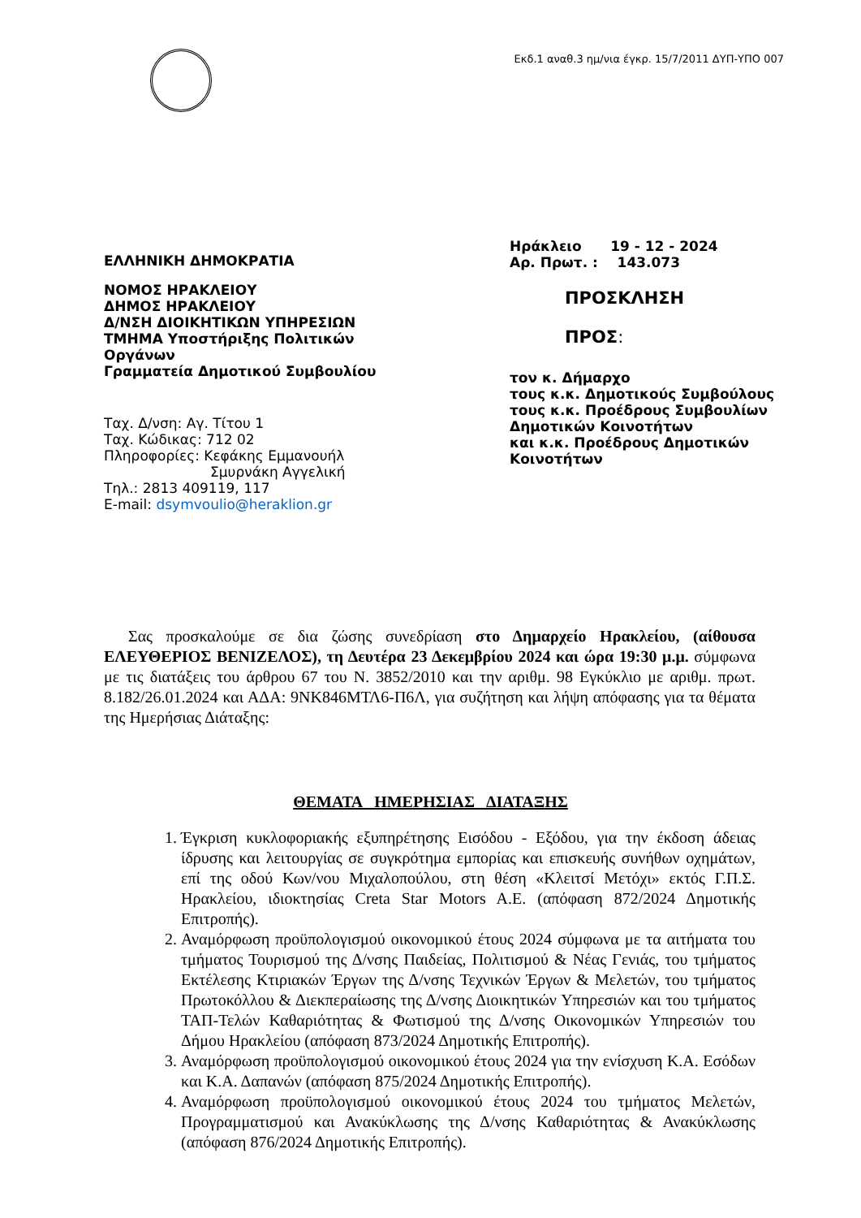Εκδ.1 αναθ.3 ημ/νια έγκρ. 15/7/2011 ΔΥΠ-ΥΠΟ 007
ΕΛΛΗΝΙΚΗ ΔΗΜΟΚΡΑΤΙΑ
ΝΟΜΟΣ ΗΡΑΚΛΕΙΟΥ
ΔΗΜΟΣ ΗΡΑΚΛΕΙΟΥ
Δ/ΝΣΗ ΔΙΟΙΚΗΤΙΚΩΝ ΥΠΗΡΕΣΙΩΝ
ΤΜΗΜΑ Υποστήριξης Πολιτικών
Οργάνων
Γραμματεία Δημοτικού Συμβουλίου
Ταχ. Δ/νση: Αγ. Τίτου 1
Ταχ. Κώδικας: 712 02
Πληροφορίες: Κεφάκης Εμμανουήλ
Σμυρνάκη Αγγελική
Τηλ.: 2813 409119, 117
E-mail: dsymvoulio@heraklion.gr
Ηράκλειο 19 - 12 - 2024
Αρ. Πρωτ. : 143.073
ΠΡΟΣΚΛΗΣΗ
ΠΡΟΣ:
τον κ. Δήμαρχο
τους κ.κ. Δημοτικούς Συμβούλους
τους κ.κ. Προέδρους Συμβουλίων
Δημοτικών Κοινοτήτων
και κ.κ. Προέδρους Δημοτικών
Κοινοτήτων
Σας προσκαλούμε σε δια ζώσης συνεδρίαση στο Δημαρχείο Ηρακλείου, (αίθουσα ΕΛΕΥΘΕΡΙΟΣ ΒΕΝΙΖΕΛΟΣ), τη Δευτέρα 23 Δεκεμβρίου 2024 και ώρα 19:30 μ.μ. σύμφωνα με τις διατάξεις του άρθρου 67 του Ν. 3852/2010 και την αριθμ. 98 Εγκύκλιο με αριθμ. πρωτ. 8.182/26.01.2024 και ΑΔΑ: 9ΝΚ846ΜΤΛ6-Π6Λ, για συζήτηση και λήψη απόφασης για τα θέματα της Ημερήσιας Διάταξης:
ΘΕΜΑΤΑ ΗΜΕΡΗΣΙΑΣ ΔΙΑΤΑΞΗΣ
1. Έγκριση κυκλοφοριακής εξυπηρέτησης Εισόδου - Εξόδου, για την έκδοση άδειας ίδρυσης και λειτουργίας σε συγκρότημα εμπορίας και επισκευής συνήθων οχημάτων, επί της οδού Κων/νου Μιχαλοπούλου, στη θέση «Κλειτσί Μετόχι» εκτός Γ.Π.Σ. Ηρακλείου, ιδιοκτησίας Creta Star Motors A.E. (απόφαση 872/2024 Δημοτικής Επιτροπής).
2. Αναμόρφωση προϋπολογισμού οικονομικού έτους 2024 σύμφωνα με τα αιτήματα του τμήματος Τουρισμού της Δ/νσης Παιδείας, Πολιτισμού & Νέας Γενιάς, του τμήματος Εκτέλεσης Κτιριακών Έργων της Δ/νσης Τεχνικών Έργων & Μελετών, του τμήματος Πρωτοκόλλου & Διεκπεραίωσης της Δ/νσης Διοικητικών Υπηρεσιών και του τμήματος ΤΑΠ-Τελών Καθαριότητας & Φωτισμού της Δ/νσης Οικονομικών Υπηρεσιών του Δήμου Ηρακλείου (απόφαση 873/2024 Δημοτικής Επιτροπής).
3. Αναμόρφωση προϋπολογισμού οικονομικού έτους 2024 για την ενίσχυση Κ.Α. Εσόδων και Κ.Α. Δαπανών (απόφαση 875/2024 Δημοτικής Επιτροπής).
4. Αναμόρφωση προϋπολογισμού οικονομικού έτους 2024 του τμήματος Μελετών, Προγραμματισμού και Ανακύκλωσης της Δ/νσης Καθαριότητας & Ανακύκλωσης (απόφαση 876/2024 Δημοτικής Επιτροπής).